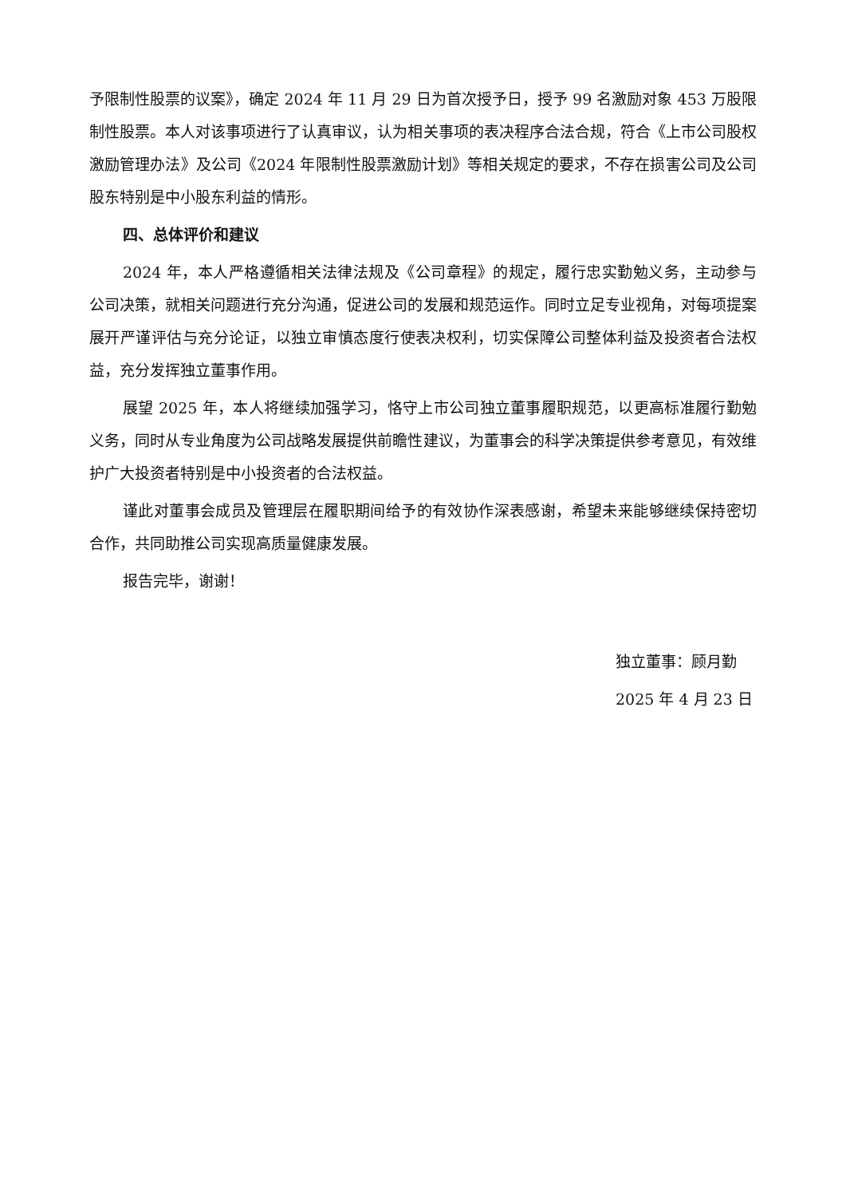予限制性股票的议案》，确定 2024 年 11 月 29 日为首次授予日，授予 99 名激励对象 453 万股限制性股票。本人对该事项进行了认真审议，认为相关事项的表决程序合法合规，符合《上市公司股权激励管理办法》及公司《2024 年限制性股票激励计划》等相关规定的要求，不存在损害公司及公司股东特别是中小股东利益的情形。
四、总体评价和建议
2024 年，本人严格遵循相关法律法规及《公司章程》的规定，履行忠实勤勉义务，主动参与公司决策，就相关问题进行充分沟通，促进公司的发展和规范运作。同时立足专业视角，对每项提案展开严谨评估与充分论证，以独立审慎态度行使表决权利，切实保障公司整体利益及投资者合法权益，充分发挥独立董事作用。
展望 2025 年，本人将继续加强学习，恪守上市公司独立董事履职规范，以更高标准履行勤勉义务，同时从专业角度为公司战略发展提供前瞻性建议，为董事会的科学决策提供参考意见，有效维护广大投资者特别是中小投资者的合法权益。
谨此对董事会成员及管理层在履职期间给予的有效协作深表感谢，希望未来能够继续保持密切合作，共同助推公司实现高质量健康发展。
报告完毕，谢谢！
独立董事：顾月勤
2025 年 4 月 23 日